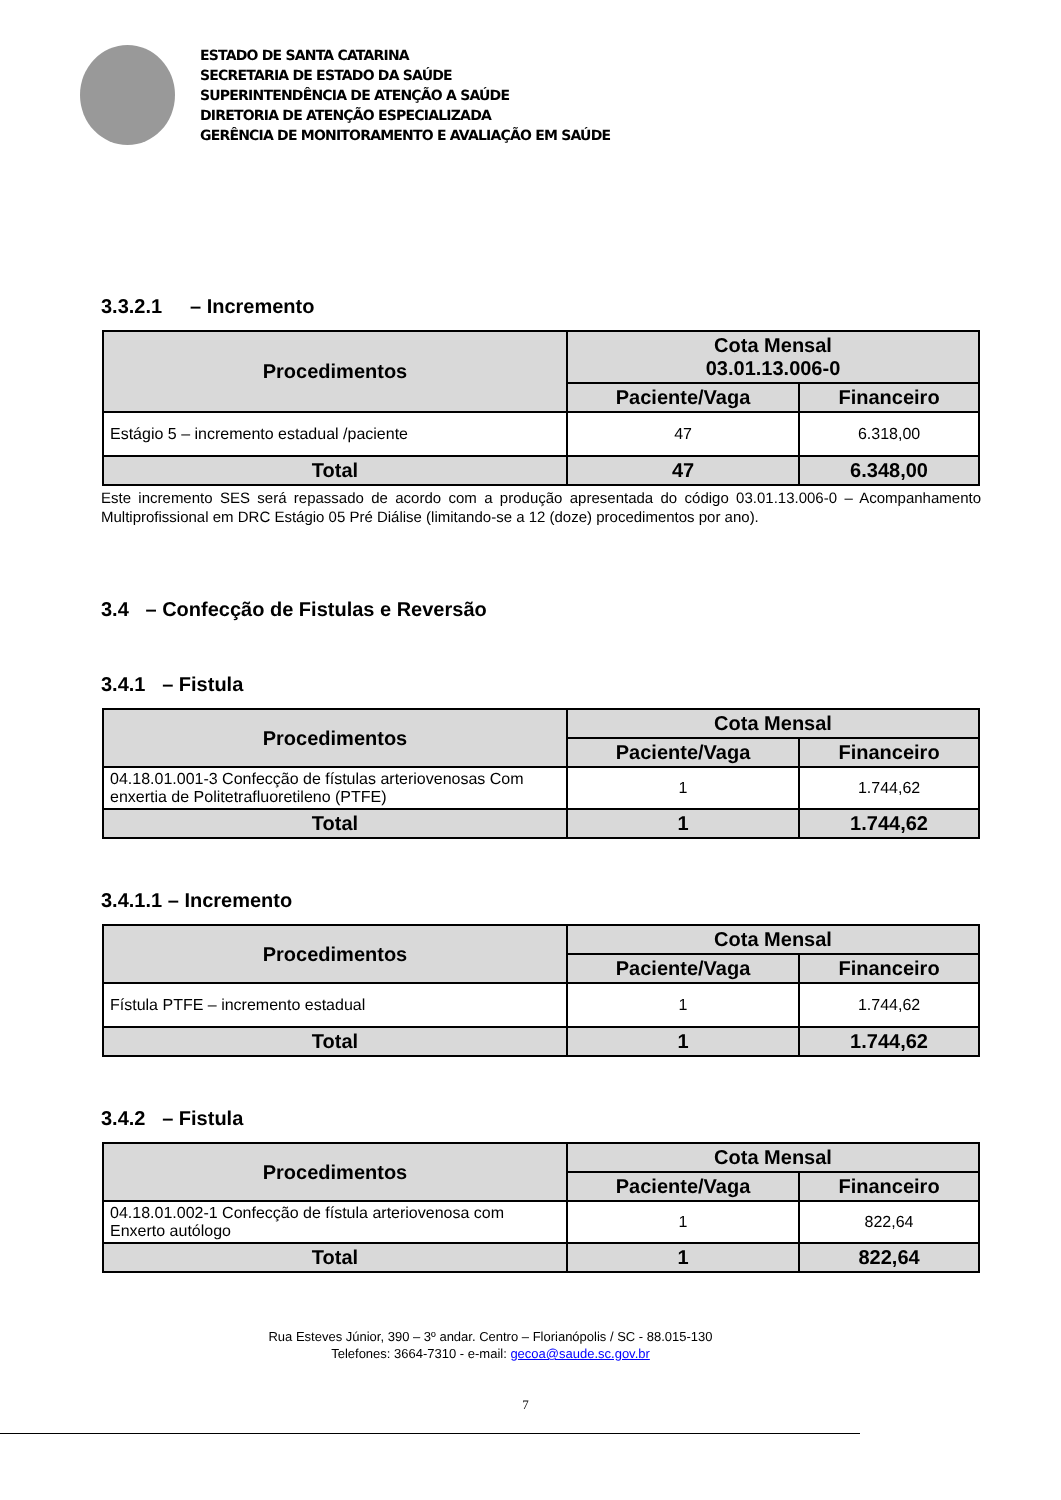ESTADO DE SANTA CATARINA
SECRETARIA DE ESTADO DA SAÚDE
SUPERINTENDÊNCIA DE ATENÇÃO A SAÚDE
DIRETORIA DE ATENÇÃO ESPECIALIZADA
GERÊNCIA DE MONITORAMENTO E AVALIAÇÃO EM SAÚDE
3.3.2.1 – Incremento
| Procedimentos | Cota Mensal 03.01.13.006-0 | |
| --- | --- | --- |
| | Paciente/Vaga | Financeiro |
| Estágio 5 – incremento estadual /paciente | 47 | 6.318,00 |
| Total | 47 | 6.348,00 |
Este incremento SES será repassado de acordo com a produção apresentada do código 03.01.13.006-0 – Acompanhamento Multiprofissional em DRC Estágio 05 Pré Diálise (limitando-se a 12 (doze) procedimentos por ano).
3.4 – Confecção de Fistulas e Reversão
3.4.1 – Fistula
| Procedimentos | Cota Mensal | |
| --- | --- | --- |
| | Paciente/Vaga | Financeiro |
| 04.18.01.001-3 Confecção de fístulas arteriovenosas Com enxertia de Politetrafluoretileno (PTFE) | 1 | 1.744,62 |
| Total | 1 | 1.744,62 |
3.4.1.1 – Incremento
| Procedimentos | Cota Mensal | |
| --- | --- | --- |
| | Paciente/Vaga | Financeiro |
| Fístula PTFE – incremento estadual | 1 | 1.744,62 |
| Total | 1 | 1.744,62 |
3.4.2 – Fistula
| Procedimentos | Cota Mensal | |
| --- | --- | --- |
| | Paciente/Vaga | Financeiro |
| 04.18.01.002-1 Confecção de fístula arteriovenosa com Enxerto autólogo | 1 | 822,64 |
| Total | 1 | 822,64 |
Rua Esteves Júnior, 390 – 3º andar. Centro – Florianópolis / SC - 88.015-130
Telefones: 3664-7310 - e-mail: gecoa@saude.sc.gov.br
7